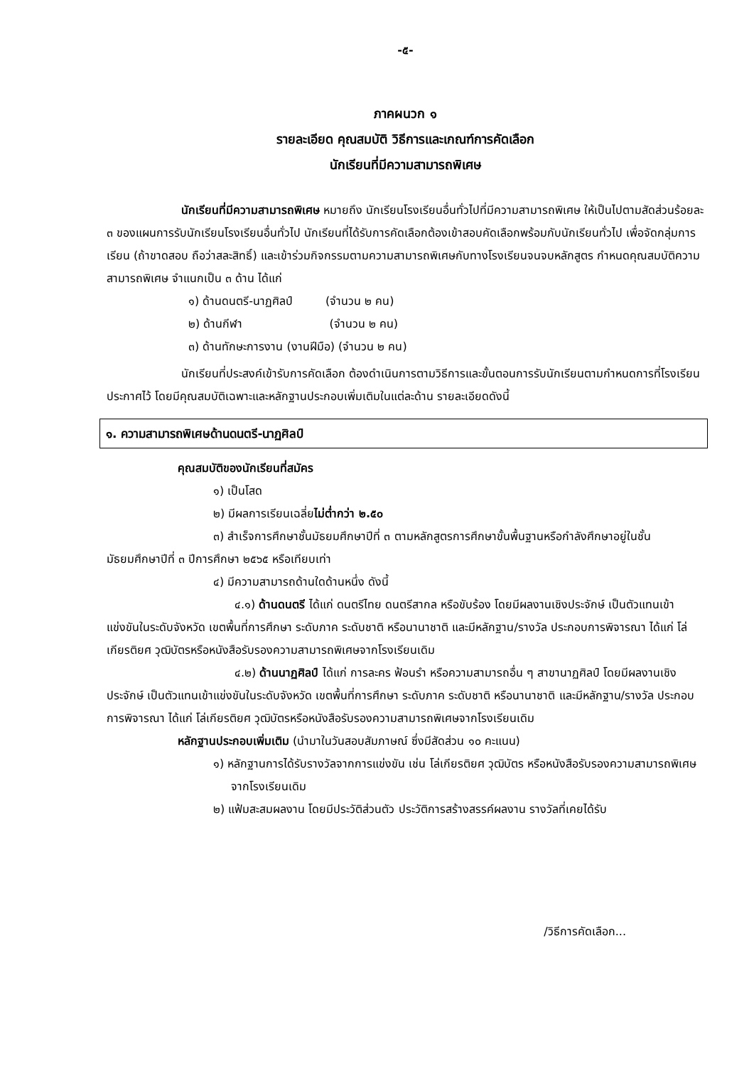-๕-
ภาคผนวก ๑
รายละเอียด คุณสมบัติ วิธีการและเกณฑ์การคัดเลือก
นักเรียนที่มีความสามารถพิเศษ
นักเรียนที่มีความสามารถพิเศษ หมายถึง นักเรียนโรงเรียนอื่นทั่วไปที่มีความสามารถพิเศษ ให้เป็นไปตามสัดส่วนร้อยละ ๓ ของแผนการรับนักเรียนโรงเรียนอื่นทั่วไป นักเรียนที่ได้รับการคัดเลือกต้องเข้าสอบคัดเลือกพร้อมกับนักเรียนทั่วไป เพื่อจัดกลุ่มการเรียน (ถ้าขาดสอบ ถือว่าสละสิทธิ์) และเข้าร่วมกิจกรรมตามความสามารถพิเศษกับทางโรงเรียนจนจบหลักสูตร กำหนดคุณสมบัติความสามารถพิเศษ จำแนกเป็น ๓ ด้าน ได้แก่
๑) ด้านดนตรี-นาฏศิลป์ (จำนวน ๒ คน)
๒) ด้านกีฬา (จำนวน ๒ คน)
๓) ด้านทักษะการงาน (งานฝีมือ) (จำนวน ๒ คน)
นักเรียนที่ประสงค์เข้ารับการคัดเลือก ต้องดำเนินการตามวิธีการและขั้นตอนการรับนักเรียนตามกำหนดการที่โรงเรียนประกาศไว้ โดยมีคุณสมบัติเฉพาะและหลักฐานประกอบเพิ่มเติมในแต่ละด้าน รายละเอียดดังนี้
๑. ความสามารถพิเศษด้านดนตรี-นาฏศิลป์
คุณสมบัติของนักเรียนที่สมัคร
๑) เป็นโสด
๒) มีผลการเรียนเฉลี่ยไม่ต่ำกว่า ๒.๕๐
๓) สำเร็จการศึกษาชั้นมัธยมศึกษาปีที่ ๓ ตามหลักสูตรการศึกษาขั้นพื้นฐานหรือกำลังศึกษาอยู่ในชั้นมัธยมศึกษาปีที่ ๓ ปีการศึกษา ๒๕๖๕ หรือเทียบเท่า
๔) มีความสามารถด้านใดด้านหนึ่ง ดังนี้
๔.๑) ด้านดนตรี ได้แก่ ดนตรีไทย ดนตรีสากล หรือขับร้อง โดยมีผลงานเชิงประจักษ์ เป็นตัวแทนเข้าแข่งขันในระดับจังหวัด เขตพื้นที่การศึกษา ระดับภาค ระดับชาติ หรือนานาชาติ และมีหลักฐาน/รางวัล ประกอบการพิจารณา ได้แก่ โล่เกียรติยศ วุฒิบัตรหรือหนังสือรับรองความสามารถพิเศษจากโรงเรียนเดิม
๔.๒) ด้านนาฏศิลป์ ได้แก่ การละคร ฟ้อนรำ หรือความสามารถอื่น ๆ สาขานาฏศิลป์ โดยมีผลงานเชิงประจักษ์ เป็นตัวแทนเข้าแข่งขันในระดับจังหวัด เขตพื้นที่การศึกษา ระดับภาค ระดับชาติ หรือนานาชาติ และมีหลักฐาน/รางวัล ประกอบการพิจารณา ได้แก่ โล่เกียรติยศ วุฒิบัตรหรือหนังสือรับรองความสามารถพิเศษจากโรงเรียนเดิม
หลักฐานประกอบเพิ่มเติม (นำมาในวันสอบสัมภาษณ์ ซึ่งมีสัดส่วน ๑๐ คะแนน)
๑) หลักฐานการได้รับรางวัลจากการแข่งขัน เช่น โล่เกียรติยศ วุฒิบัตร หรือหนังสือรับรองความสามารถพิเศษจากโรงเรียนเดิม
๒) แฟ้มสะสมผลงาน โดยมีประวัติส่วนตัว ประวัติการสร้างสรรค์ผลงาน รางวัลที่เคยได้รับ
/วิธีการคัดเลือก...